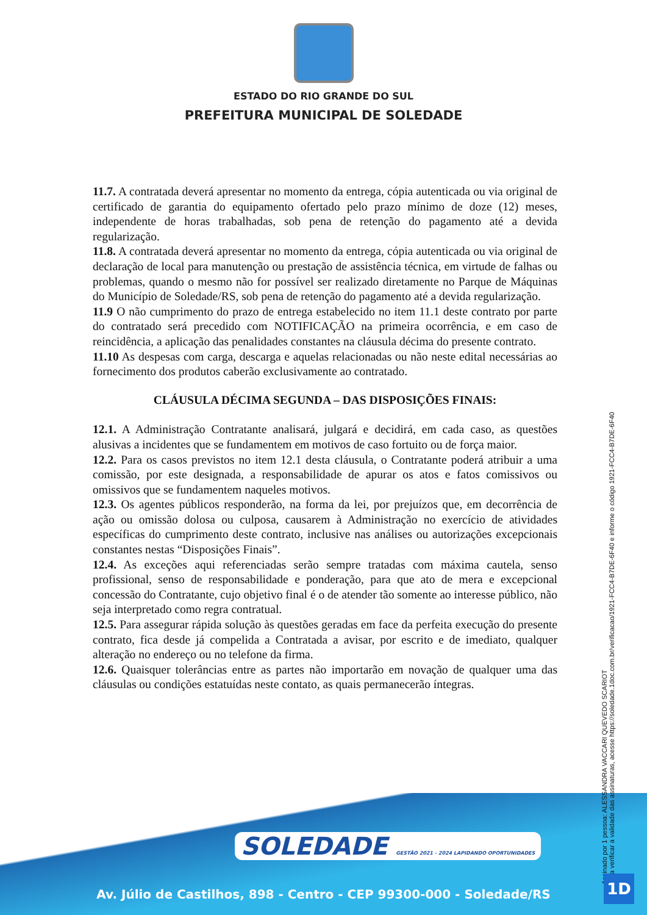ESTADO DO RIO GRANDE DO SUL
PREFEITURA MUNICIPAL DE SOLEDADE
11.7. A contratada deverá apresentar no momento da entrega, cópia autenticada ou via original de certificado de garantia do equipamento ofertado pelo prazo mínimo de doze (12) meses, independente de horas trabalhadas, sob pena de retenção do pagamento até a devida regularização.
11.8. A contratada deverá apresentar no momento da entrega, cópia autenticada ou via original de declaração de local para manutenção ou prestação de assistência técnica, em virtude de falhas ou problemas, quando o mesmo não for possível ser realizado diretamente no Parque de Máquinas do Município de Soledade/RS, sob pena de retenção do pagamento até a devida regularização.
11.9 O não cumprimento do prazo de entrega estabelecido no item 11.1 deste contrato por parte do contratado será precedido com NOTIFICAÇÃO na primeira ocorrência, e em caso de reincidência, a aplicação das penalidades constantes na cláusula décima do presente contrato.
11.10 As despesas com carga, descarga e aquelas relacionadas ou não neste edital necessárias ao fornecimento dos produtos caberão exclusivamente ao contratado.
CLÁUSULA DÉCIMA SEGUNDA – DAS DISPOSIÇÕES FINAIS:
12.1. A Administração Contratante analisará, julgará e decidirá, em cada caso, as questões alusivas a incidentes que se fundamentem em motivos de caso fortuito ou de força maior.
12.2. Para os casos previstos no item 12.1 desta cláusula, o Contratante poderá atribuir a uma comissão, por este designada, a responsabilidade de apurar os atos e fatos comissivos ou omissivos que se fundamentem naqueles motivos.
12.3. Os agentes públicos responderão, na forma da lei, por prejuízos que, em decorrência de ação ou omissão dolosa ou culposa, causarem à Administração no exercício de atividades específicas do cumprimento deste contrato, inclusive nas análises ou autorizações excepcionais constantes nestas “Disposições Finais”.
12.4. As exceções aqui referenciadas serão sempre tratadas com máxima cautela, senso profissional, senso de responsabilidade e ponderação, para que ato de mera e excepcional concessão do Contratante, cujo objetivo final é o de atender tão somente ao interesse público, não seja interpretado como regra contratual.
12.5. Para assegurar rápida solução às questões geradas em face da perfeita execução do presente contrato, fica desde já compelida a Contratada a avisar, por escrito e de imediato, qualquer alteração no endereço ou no telefone da firma.
12.6. Quaisquer tolerâncias entre as partes não importarão em novação de qualquer uma das cláusulas ou condições estatuídas neste contato, as quais permanecerão íntegras.
SOLEDADE GESTÃO 2021 - 2024 LAPIDANDO OPORTUNIDADES
Av. Júlio de Castilhos, 898 - Centro - CEP 99300-000 - Soledade/RS
Assinado por 1 pessoa: ALESSANDRA VACCARI QUEVEDO SCARIOT
Para verificar a validade das assinaturas, acesse https://soledade.1doc.com.br/verificacao/1921-FCC4-B7DE-6F40 e informe o código 1921-FCC4-B7DE-6F40
1D